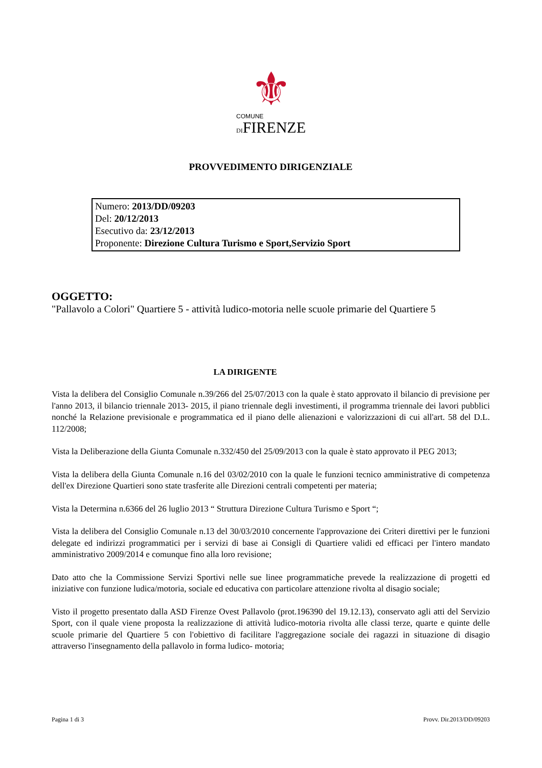⚜
COMUNE
DIFIRENZE
PROVVEDIMENTO DIRIGENZIALE
Numero: 2013/DD/09203
Del: 20/12/2013
Esecutivo da: 23/12/2013
Proponente: Direzione Cultura Turismo e Sport,Servizio Sport
OGGETTO:
"Pallavolo a Colori" Quartiere 5 - attività ludico-motoria nelle scuole primarie del Quartiere 5
LA DIRIGENTE
Vista la delibera del Consiglio Comunale n.39/266 del 25/07/2013 con la quale è stato approvato il bilancio di previsione per l'anno 2013, il bilancio triennale 2013- 2015, il piano triennale degli investimenti, il programma triennale dei lavori pubblici nonché la Relazione previsionale e programmatica ed il piano delle alienazioni e valorizzazioni di cui all'art. 58 del D.L. 112/2008;
Vista la Deliberazione della Giunta Comunale n.332/450 del 25/09/2013 con la quale è stato approvato il PEG 2013;
Vista la delibera della Giunta Comunale n.16 del 03/02/2010 con la quale le funzioni tecnico amministrative di competenza dell'ex Direzione Quartieri sono state trasferite alle Direzioni centrali competenti per materia;
Vista la Determina n.6366 del 26 luglio 2013 “ Struttura Direzione Cultura Turismo e Sport “;
Vista la delibera del Consiglio Comunale n.13 del 30/03/2010 concernente l'approvazione dei Criteri direttivi per le funzioni delegate ed indirizzi programmatici per i servizi di base ai Consigli di Quartiere validi ed efficaci per l'intero mandato amministrativo 2009/2014 e comunque fino alla loro revisione;
Dato atto che la Commissione Servizi Sportivi nelle sue linee programmatiche prevede la realizzazione di progetti ed iniziative con funzione ludica/motoria, sociale ed educativa con particolare attenzione rivolta al disagio sociale;
Visto il progetto presentato dalla ASD Firenze Ovest Pallavolo (prot.196390 del 19.12.13), conservato agli atti del Servizio Sport, con il quale viene proposta la realizzazione di attività ludico-motoria rivolta alle classi terze, quarte e quinte delle scuole primarie del Quartiere 5 con l'obiettivo di facilitare l'aggregazione sociale dei ragazzi in situazione di disagio attraverso l'insegnamento della pallavolo in forma ludico- motoria;
Pagina 1 di 3 Provv. Dir.2013/DD/09203